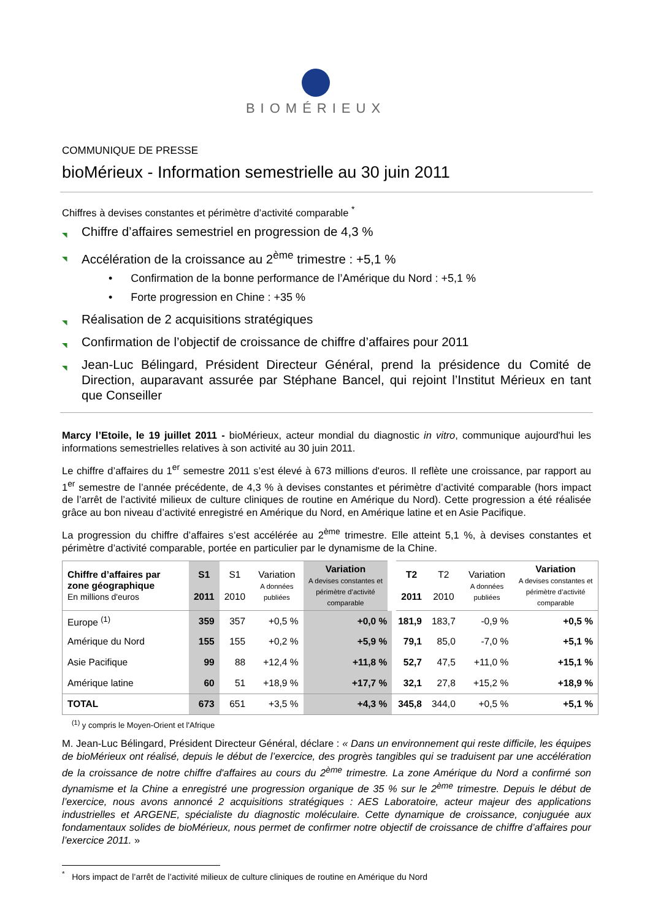BIOMÉRIEUX
COMMUNIQUE DE PRESSE
bioMérieux - Information semestrielle au 30 juin 2011
Chiffres à devises constantes et périmètre d’activité comparable <sup>*</sup>
◥ Chiffre d’affaires semestriel en progression de 4,3 %
◥ Accélération de la croissance au 2<sup>ème</sup> trimestre : +5,1 %
• Confirmation de la bonne performance de l’Amérique du Nord : +5,1 %
• Forte progression en Chine : +35 %
◥ Réalisation de 2 acquisitions stratégiques
◥ Confirmation de l’objectif de croissance de chiffre d’affaires pour 2011
◥ Jean-Luc Bélingard, Président Directeur Général, prend la présidence du Comité de Direction, auparavant assurée par Stéphane Bancel, qui rejoint l’Institut Mérieux en tant que Conseiller
Marcy l’Etoile, le 19 juillet 2011 - bioMérieux, acteur mondial du diagnostic in vitro, communique aujourd'hui les informations semestrielles relatives à son activité au 30 juin 2011.
Le chiffre d’affaires du 1<sup>er</sup> semestre 2011 s’est élevé à 673 millions d'euros. Il reflète une croissance, par rapport au 1<sup>er</sup> semestre de l’année précédente, de 4,3 % à devises constantes et périmètre d’activité comparable (hors impact de l’arrêt de l’activité milieux de culture cliniques de routine en Amérique du Nord). Cette progression a été réalisée grâce au bon niveau d’activité enregistré en Amérique du Nord, en Amérique latine et en Asie Pacifique.
La progression du chiffre d’affaires s’est accélérée au 2<sup>ème</sup> trimestre. Elle atteint 5,1 %, à devises constantes et périmètre d’activité comparable, portée en particulier par le dynamisme de la Chine.
| Chiffre d’affaires par zone géographique En millions d'euros | S1 2011 | S1 2010 | Variation A données publiées | Variation A devises constantes et périmètre d’activité comparable | T2 2011 | T2 2010 | Variation A données publiées | Variation A devises constantes et périmètre d’activité comparable |
| Europe <sup>(1)</sup> | 359 | 357 | +0,5 % | +0,0 % | 181,9 | 183,7 | -0,9 % | +0,5 % |
| Amérique du Nord | 155 | 155 | +0,2 % | +5,9 % | 79,1 | 85,0 | -7,0 % | +5,1 % |
| Asie Pacifique | 99 | 88 | +12,4 % | +11,8 % | 52,7 | 47,5 | +11,0 % | +15,1 % |
| Amérique latine | 60 | 51 | +18,9 % | +17,7 % | 32,1 | 27,8 | +15,2 % | +18,9 % |
| TOTAL | 673 | 651 | +3,5 % | +4,3 % | 345,8 | 344,0 | +0,5 % | +5,1 % |
<sup>(1)</sup> y compris le Moyen-Orient et l'Afrique
M. Jean-Luc Bélingard, Président Directeur Général, déclare : « Dans un environnement qui reste difficile, les équipes de bioMérieux ont réalisé, depuis le début de l’exercice, des progrès tangibles qui se traduisent par une accélération de la croissance de notre chiffre d'affaires au cours du 2<sup>ème</sup> trimestre. La zone Amérique du Nord a confirmé son dynamisme et la Chine a enregistré une progression organique de 35 % sur le 2<sup>ème</sup> trimestre. Depuis le début de l’exercice, nous avons annoncé 2 acquisitions stratégiques : AES Laboratoire, acteur majeur des applications industrielles et ARGENE, spécialiste du diagnostic moléculaire. Cette dynamique de croissance, conjuguée aux fondamentaux solides de bioMérieux, nous permet de confirmer notre objectif de croissance de chiffre d’affaires pour l’exercice 2011. »
<sup>*</sup> Hors impact de l’arrêt de l’activité milieux de culture cliniques de routine en Amérique du Nord